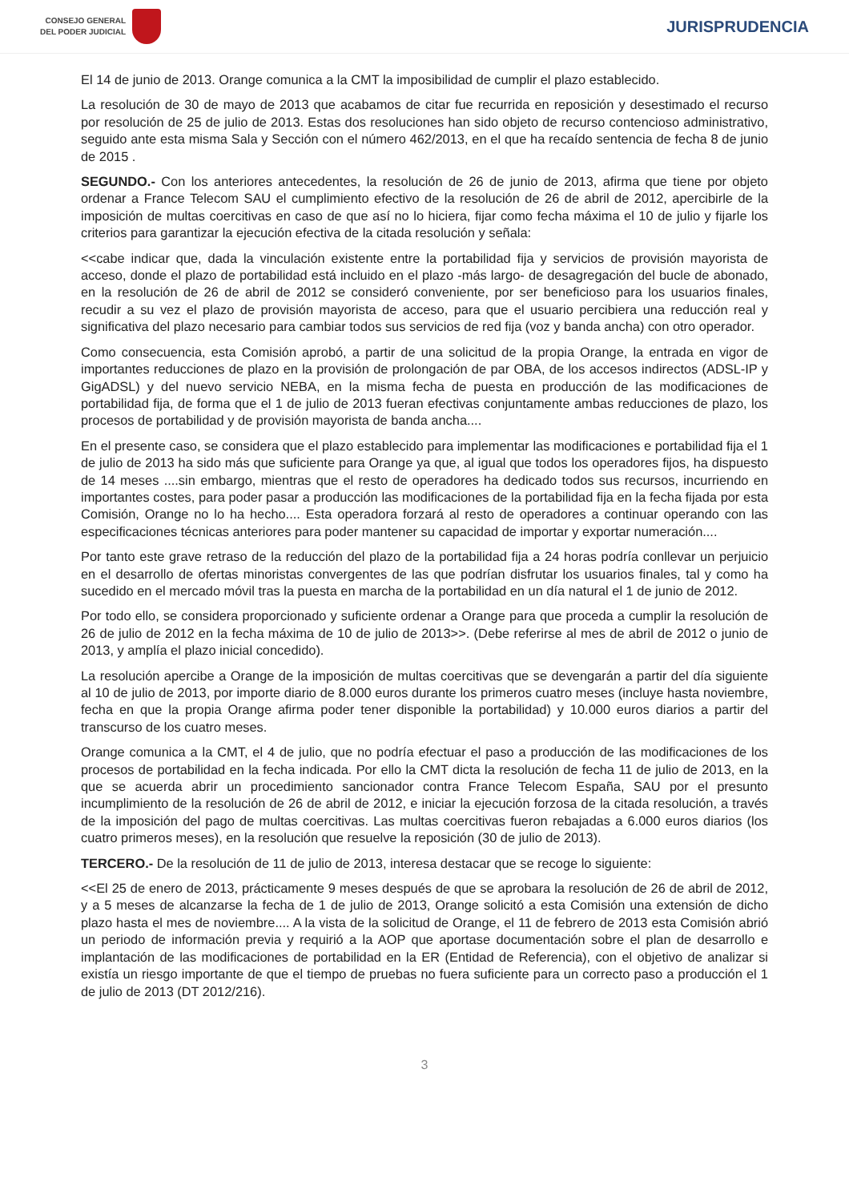CONSEJO GENERAL
DEL PODER JUDICIAL
JURISPRUDENCIA
El 14 de junio de 2013. Orange comunica a la CMT la imposibilidad de cumplir el plazo establecido.
La resolución de 30 de mayo de 2013 que acabamos de citar fue recurrida en reposición y desestimado el recurso por resolución de 25 de julio de 2013. Estas dos resoluciones han sido objeto de recurso contencioso administrativo, seguido ante esta misma Sala y Sección con el número 462/2013, en el que ha recaído sentencia de fecha 8 de junio de 2015 .
SEGUNDO.- Con los anteriores antecedentes, la resolución de 26 de junio de 2013, afirma que tiene por objeto ordenar a France Telecom SAU el cumplimiento efectivo de la resolución de 26 de abril de 2012, apercibirle de la imposición de multas coercitivas en caso de que así no lo hiciera, fijar como fecha máxima el 10 de julio y fijarle los criterios para garantizar la ejecución efectiva de la citada resolución y señala:
<<cabe indicar que, dada la vinculación existente entre la portabilidad fija y servicios de provisión mayorista de acceso, donde el plazo de portabilidad está incluido en el plazo -más largo- de desagregación del bucle de abonado, en la resolución de 26 de abril de 2012 se consideró conveniente, por ser beneficioso para los usuarios finales, recudir a su vez el plazo de provisión mayorista de acceso, para que el usuario percibiera una reducción real y significativa del plazo necesario para cambiar todos sus servicios de red fija (voz y banda ancha) con otro operador.
Como consecuencia, esta Comisión aprobó, a partir de una solicitud de la propia Orange, la entrada en vigor de importantes reducciones de plazo en la provisión de prolongación de par OBA, de los accesos indirectos (ADSL-IP y GigADSL) y del nuevo servicio NEBA, en la misma fecha de puesta en producción de las modificaciones de portabilidad fija, de forma que el 1 de julio de 2013 fueran efectivas conjuntamente ambas reducciones de plazo, los procesos de portabilidad y de provisión mayorista de banda ancha....
En el presente caso, se considera que el plazo establecido para implementar las modificaciones e portabilidad fija el 1 de julio de 2013 ha sido más que suficiente para Orange ya que, al igual que todos los operadores fijos, ha dispuesto de 14 meses ....sin embargo, mientras que el resto de operadores ha dedicado todos sus recursos, incurriendo en importantes costes, para poder pasar a producción las modificaciones de la portabilidad fija en la fecha fijada por esta Comisión, Orange no lo ha hecho.... Esta operadora forzará al resto de operadores a continuar operando con las especificaciones técnicas anteriores para poder mantener su capacidad de importar y exportar numeración....
Por tanto este grave retraso de la reducción del plazo de la portabilidad fija a 24 horas podría conllevar un perjuicio en el desarrollo de ofertas minoristas convergentes de las que podrían disfrutar los usuarios finales, tal y como ha sucedido en el mercado móvil tras la puesta en marcha de la portabilidad en un día natural el 1 de junio de 2012.
Por todo ello, se considera proporcionado y suficiente ordenar a Orange para que proceda a cumplir la resolución de 26 de julio de 2012 en la fecha máxima de 10 de julio de 2013>>. (Debe referirse al mes de abril de 2012 o junio de 2013, y amplía el plazo inicial concedido).
La resolución apercibe a Orange de la imposición de multas coercitivas que se devengarán a partir del día siguiente al 10 de julio de 2013, por importe diario de 8.000 euros durante los primeros cuatro meses (incluye hasta noviembre, fecha en que la propia Orange afirma poder tener disponible la portabilidad) y 10.000 euros diarios a partir del transcurso de los cuatro meses.
Orange comunica a la CMT, el 4 de julio, que no podría efectuar el paso a producción de las modificaciones de los procesos de portabilidad en la fecha indicada. Por ello la CMT dicta la resolución de fecha 11 de julio de 2013, en la que se acuerda abrir un procedimiento sancionador contra France Telecom España, SAU por el presunto incumplimiento de la resolución de 26 de abril de 2012, e iniciar la ejecución forzosa de la citada resolución, a través de la imposición del pago de multas coercitivas. Las multas coercitivas fueron rebajadas a 6.000 euros diarios (los cuatro primeros meses), en la resolución que resuelve la reposición (30 de julio de 2013).
TERCERO.- De la resolución de 11 de julio de 2013, interesa destacar que se recoge lo siguiente:
<<El 25 de enero de 2013, prácticamente 9 meses después de que se aprobara la resolución de 26 de abril de 2012, y a 5 meses de alcanzarse la fecha de 1 de julio de 2013, Orange solicitó a esta Comisión una extensión de dicho plazo hasta el mes de noviembre.... A la vista de la solicitud de Orange, el 11 de febrero de 2013 esta Comisión abrió un periodo de información previa y requirió a la AOP que aportase documentación sobre el plan de desarrollo e implantación de las modificaciones de portabilidad en la ER (Entidad de Referencia), con el objetivo de analizar si existía un riesgo importante de que el tiempo de pruebas no fuera suficiente para un correcto paso a producción el 1 de julio de 2013 (DT 2012/216).
3